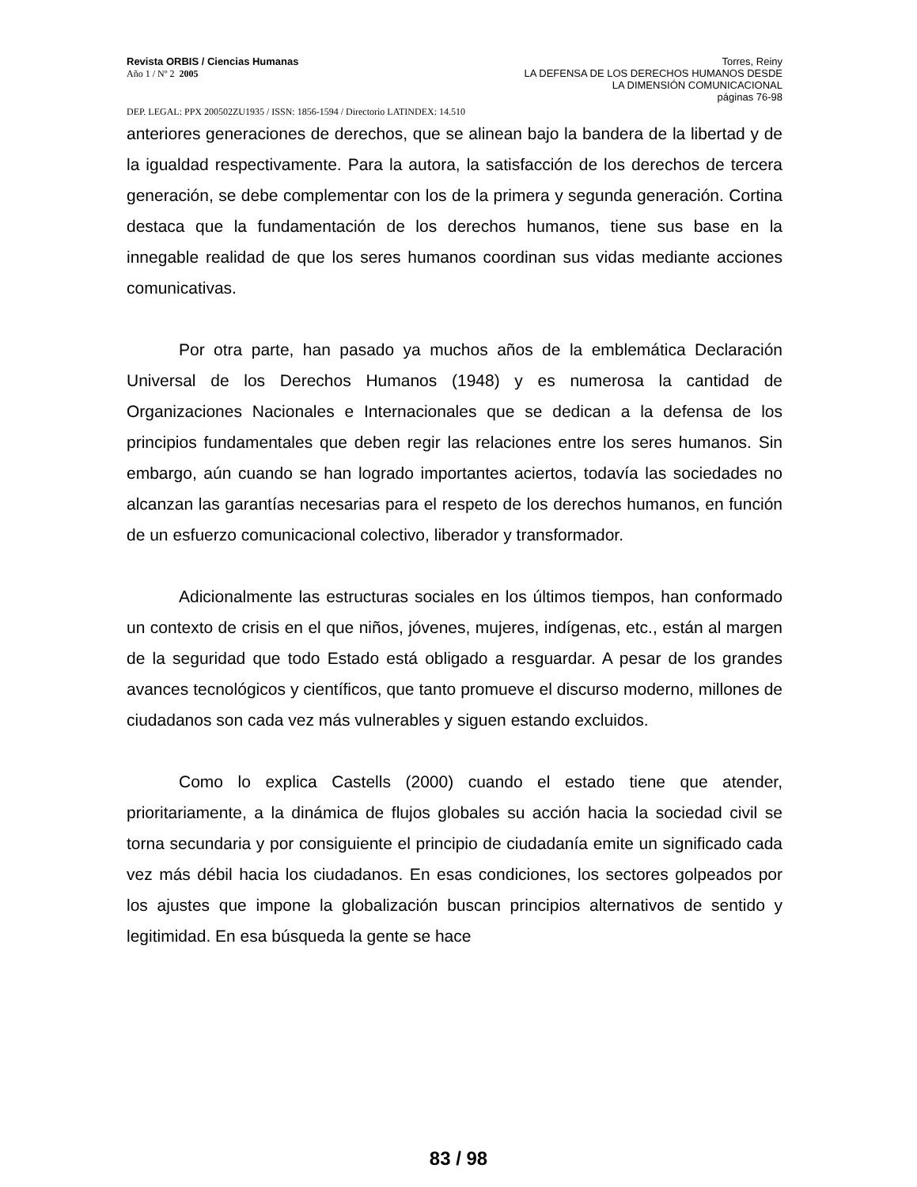Revista ORBIS / Ciencias Humanas
Año 1 / Nº 2 2005
Torres, Reiny
LA DEFENSA DE LOS DERECHOS HUMANOS DESDE
LA DIMENSIÓN COMUNICACIONAL
páginas 76-98
DEP. LEGAL: PPX 200502ZU1935 / ISSN: 1856-1594 / Directorio LATINDEX: 14.510
anteriores generaciones de derechos, que se alinean bajo la bandera de la libertad y de la igualdad respectivamente. Para la autora, la satisfacción de los derechos de tercera generación, se debe complementar con los de la primera y segunda generación. Cortina destaca que la fundamentación de los derechos humanos, tiene sus base en la innegable realidad de que los seres humanos coordinan sus vidas mediante acciones comunicativas.
Por otra parte, han pasado ya muchos años de la emblemática Declaración Universal de los Derechos Humanos (1948) y es numerosa la cantidad de Organizaciones Nacionales e Internacionales que se dedican a la defensa de los principios fundamentales que deben regir las relaciones entre los seres humanos. Sin embargo, aún cuando se han logrado importantes aciertos, todavía las sociedades no alcanzan las garantías necesarias para el respeto de los derechos humanos, en función de un esfuerzo comunicacional colectivo, liberador y transformador.
Adicionalmente las estructuras sociales en los últimos tiempos, han conformado un contexto de crisis en el que niños, jóvenes, mujeres, indígenas, etc., están al margen de la seguridad que todo Estado está obligado a resguardar. A pesar de los grandes avances tecnológicos y científicos, que tanto promueve el discurso moderno, millones de ciudadanos son cada vez más vulnerables y siguen estando excluidos.
Como lo explica Castells (2000) cuando el estado tiene que atender, prioritariamente, a la dinámica de flujos globales su acción hacia la sociedad civil se torna secundaria y por consiguiente el principio de ciudadanía emite un significado cada vez más débil hacia los ciudadanos. En esas condiciones, los sectores golpeados por los ajustes que impone la globalización buscan principios alternativos de sentido y legitimidad. En esa búsqueda la gente se hace
83 / 98